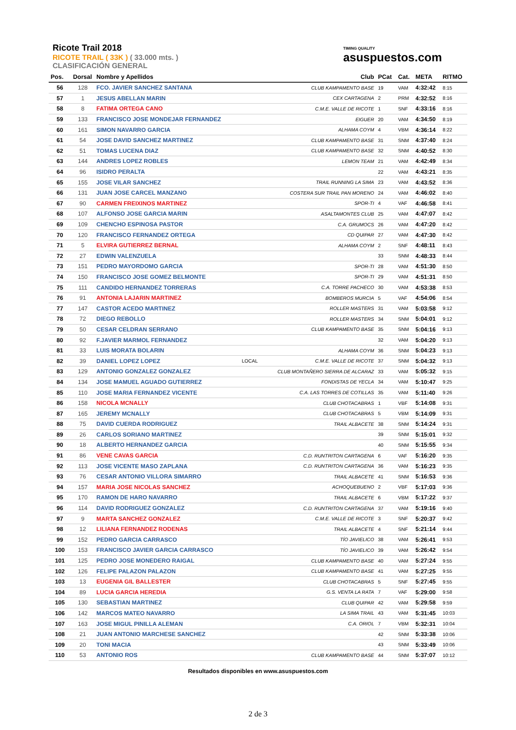Ricote Trail 2018
RICOTE TRAIL ( 33K ) ( 33.000 mts. )
CLASIFICACIÓN GENERAL
TIMING QUALITY
asuspuestos.com
| Pos. | Dorsal | Nombre y Apellidos | | Club | PCat | Cat. | META | RITMO |
| --- | --- | --- | --- | --- | --- | --- | --- | --- |
| 56 | 128 | FCO. JAVIER SANCHEZ SANTANA | | CLUB KAMPAMENTO BASE | 19 | VAM | 4:32:42 | 8:15 |
| 57 | 1 | JESUS ABELLAN MARIN | | CEX CARTAGENA | 2 | PRM | 4:32:52 | 8:16 |
| 58 | 8 | FATIMA ORTEGA CANO | | C.M.E. VALLE DE RICOTE | 1 | SNF | 4:33:16 | 8:16 |
| 59 | 133 | FRANCISCO JOSE MONDEJAR FERNANDEZ | | EIGUER | 20 | VAM | 4:34:50 | 8:19 |
| 60 | 161 | SIMON NAVARRO GARCIA | | ALHAMA COYM | 4 | VBM | 4:36:14 | 8:22 |
| 61 | 54 | JOSE DAVID SANCHEZ MARTINEZ | | CLUB KAMPAMENTO BASE | 31 | SNM | 4:37:40 | 8:24 |
| 62 | 51 | TOMAS LUCENA DIAZ | | CLUB KAMPAMENTO BASE | 32 | SNM | 4:40:52 | 8:30 |
| 63 | 144 | ANDRES LOPEZ ROBLES | | LEMON TEAM | 21 | VAM | 4:42:49 | 8:34 |
| 64 | 96 | ISIDRO PERALTA | | | 22 | VAM | 4:43:21 | 8:35 |
| 65 | 155 | JOSE VILAR SANCHEZ | | TRAIL RUNNING LA SIMA | 23 | VAM | 4:43:52 | 8:36 |
| 66 | 131 | JUAN JOSE CARCEL MANZANO | | COSTERA SUR TRAIL PAN MORENO | 24 | VAM | 4:46:02 | 8:40 |
| 67 | 90 | CARMEN FREIXINOS MARTINEZ | | SPOR-TI | 4 | VAF | 4:46:58 | 8:41 |
| 68 | 107 | ALFONSO JOSE GARCIA MARIN | | ASALTAMONTES CLUB | 25 | VAM | 4:47:07 | 8:42 |
| 69 | 109 | CHENCHO ESPINOSA PASTOR | | C.A. GRUMOCS | 26 | VAM | 4:47:20 | 8:42 |
| 70 | 120 | FRANCISCO FERNANDEZ ORTEGA | | CD QUIPAR | 27 | VAM | 4:47:30 | 8:42 |
| 71 | 5 | ELVIRA GUTIERREZ BERNAL | | ALHAMA COYM | 2 | SNF | 4:48:11 | 8:43 |
| 72 | 27 | EDWIN VALENZUELA | | | 33 | SNM | 4:48:33 | 8:44 |
| 73 | 151 | PEDRO MAYORDOMO GARCIA | | SPOR-TI | 28 | VAM | 4:51:30 | 8:50 |
| 74 | 150 | FRANCISCO JOSE GOMEZ BELMONTE | | SPOR-TI | 29 | VAM | 4:51:31 | 8:50 |
| 75 | 111 | CANDIDO HERNANDEZ TORRERAS | | C.A. TORRE PACHECO | 30 | VAM | 4:53:38 | 8:53 |
| 76 | 91 | ANTONIA LAJARIN MARTINEZ | | BOMBEROS MURCIA | 5 | VAF | 4:54:06 | 8:54 |
| 77 | 147 | CASTOR ACEDO MARTINEZ | | ROLLER MASTERS | 31 | VAM | 5:03:58 | 9:12 |
| 78 | 72 | DIEGO REBOLLO | | ROLLER MASTERS | 34 | SNM | 5:04:01 | 9:12 |
| 79 | 50 | CESAR CELDRAN SERRANO | | CLUB KAMPAMENTO BASE | 35 | SNM | 5:04:16 | 9:13 |
| 80 | 92 | F.JAVIER MARMOL FERNANDEZ | | | 32 | VAM | 5:04:20 | 9:13 |
| 81 | 33 | LUIS MORATA BOLARIN | | ALHAMA COYM | 36 | SNM | 5:04:23 | 9:13 |
| 82 | 39 | DANIEL LOPEZ LOPEZ | LOCAL | C.M.E. VALLE DE RICOTE | 37 | SNM | 5:04:32 | 9:13 |
| 83 | 129 | ANTONIO GONZALEZ GONZALEZ | | CLUB MONTAÑERO SIERRA DE ALCARAZ | 33 | VAM | 5:05:32 | 9:15 |
| 84 | 134 | JOSE MAMUEL AGUADO GUTIERREZ | | FONDISTAS DE YECLA | 34 | VAM | 5:10:47 | 9:25 |
| 85 | 110 | JOSE MARIA FERNANDEZ VICENTE | | C.A. LAS TORRES DE COTILLAS | 35 | VAM | 5:11:40 | 9:26 |
| 86 | 158 | NICOLA MCNALLY | | CLUB CHOTACABRAS | 1 | VBF | 5:14:08 | 9:31 |
| 87 | 165 | JEREMY MCNALLY | | CLUB CHOTACABRAS | 5 | VBM | 5:14:09 | 9:31 |
| 88 | 75 | DAVID CUERDA RODRIGUEZ | | TRAIL ALBACETE | 38 | SNM | 5:14:24 | 9:31 |
| 89 | 26 | CARLOS SORIANO MARTINEZ | | | 39 | SNM | 5:15:01 | 9:32 |
| 90 | 18 | ALBERTO HERNANDEZ GARCIA | | | 40 | SNM | 5:15:55 | 9:34 |
| 91 | 86 | VENE CAVAS GARCIA | | C.D. RUNTRITON CARTAGENA | 6 | VAF | 5:16:20 | 9:35 |
| 92 | 113 | JOSE VICENTE MASO ZAPLANA | | C.D. RUNTRITON CARTAGENA | 36 | VAM | 5:16:23 | 9:35 |
| 93 | 76 | CESAR ANTONIO VILLORA SIMARRO | | TRAIL ALBACETE | 41 | SNM | 5:16:53 | 9:36 |
| 94 | 157 | MARIA JOSE NICOLAS SANCHEZ | | ACHOQUEBUENO | 2 | VBF | 5:17:03 | 9:36 |
| 95 | 170 | RAMON DE HARO NAVARRO | | TRAIL ALBACETE | 6 | VBM | 5:17:22 | 9:37 |
| 96 | 114 | DAVID RODRIGUEZ GONZALEZ | | C.D. RUNTRITON CARTAGENA | 37 | VAM | 5:19:16 | 9:40 |
| 97 | 9 | MARTA SANCHEZ GONZALEZ | | C.M.E. VALLE DE RICOTE | 3 | SNF | 5:20:37 | 9:42 |
| 98 | 12 | LILIANA FERNANDEZ RODENAS | | TRAIL ALBACETE | 4 | SNF | 5:21:14 | 9:44 |
| 99 | 152 | PEDRO GARCIA CARRASCO | | TÍO JAVIELICO | 38 | VAM | 5:26:41 | 9:53 |
| 100 | 153 | FRANCISCO JAVIER GARCIA CARRASCO | | TÍO JAVIELICO | 39 | VAM | 5:26:42 | 9:54 |
| 101 | 125 | PEDRO JOSE MONEDERO RAIGAL | | CLUB KAMPAMENTO BASE | 40 | VAM | 5:27:24 | 9:55 |
| 102 | 126 | FELIPE PALAZON PALAZON | | CLUB KAMPAMENTO BASE | 41 | VAM | 5:27:25 | 9:55 |
| 103 | 13 | EUGENIA GIL BALLESTER | | CLUB CHOTACABRAS | 5 | SNF | 5:27:45 | 9:55 |
| 104 | 89 | LUCIA GARCIA HEREDIA | | G.S. VENTA LA RATA | 7 | VAF | 5:29:00 | 9:58 |
| 105 | 130 | SEBASTIAN MARTINEZ | | CLUB QUIPAR | 42 | VAM | 5:29:58 | 9:59 |
| 106 | 142 | MARCOS MATEO NAVARRO | | LA SIMA TRAIL | 43 | VAM | 5:31:45 | 10:03 |
| 107 | 163 | JOSE MIGUL PINILLA ALEMAN | | C.A. ORIOL | 7 | VBM | 5:32:31 | 10:04 |
| 108 | 21 | JUAN ANTONIO MARCHESE SANCHEZ | | | 42 | SNM | 5:33:38 | 10:06 |
| 109 | 20 | TONI MACIA | | | 43 | SNM | 5:33:49 | 10:06 |
| 110 | 53 | ANTONIO ROS | | CLUB KAMPAMENTO BASE | 44 | SNM | 5:37:07 | 10:12 |
Resultados disponibles en www.asuspuestos.com
2 de 3